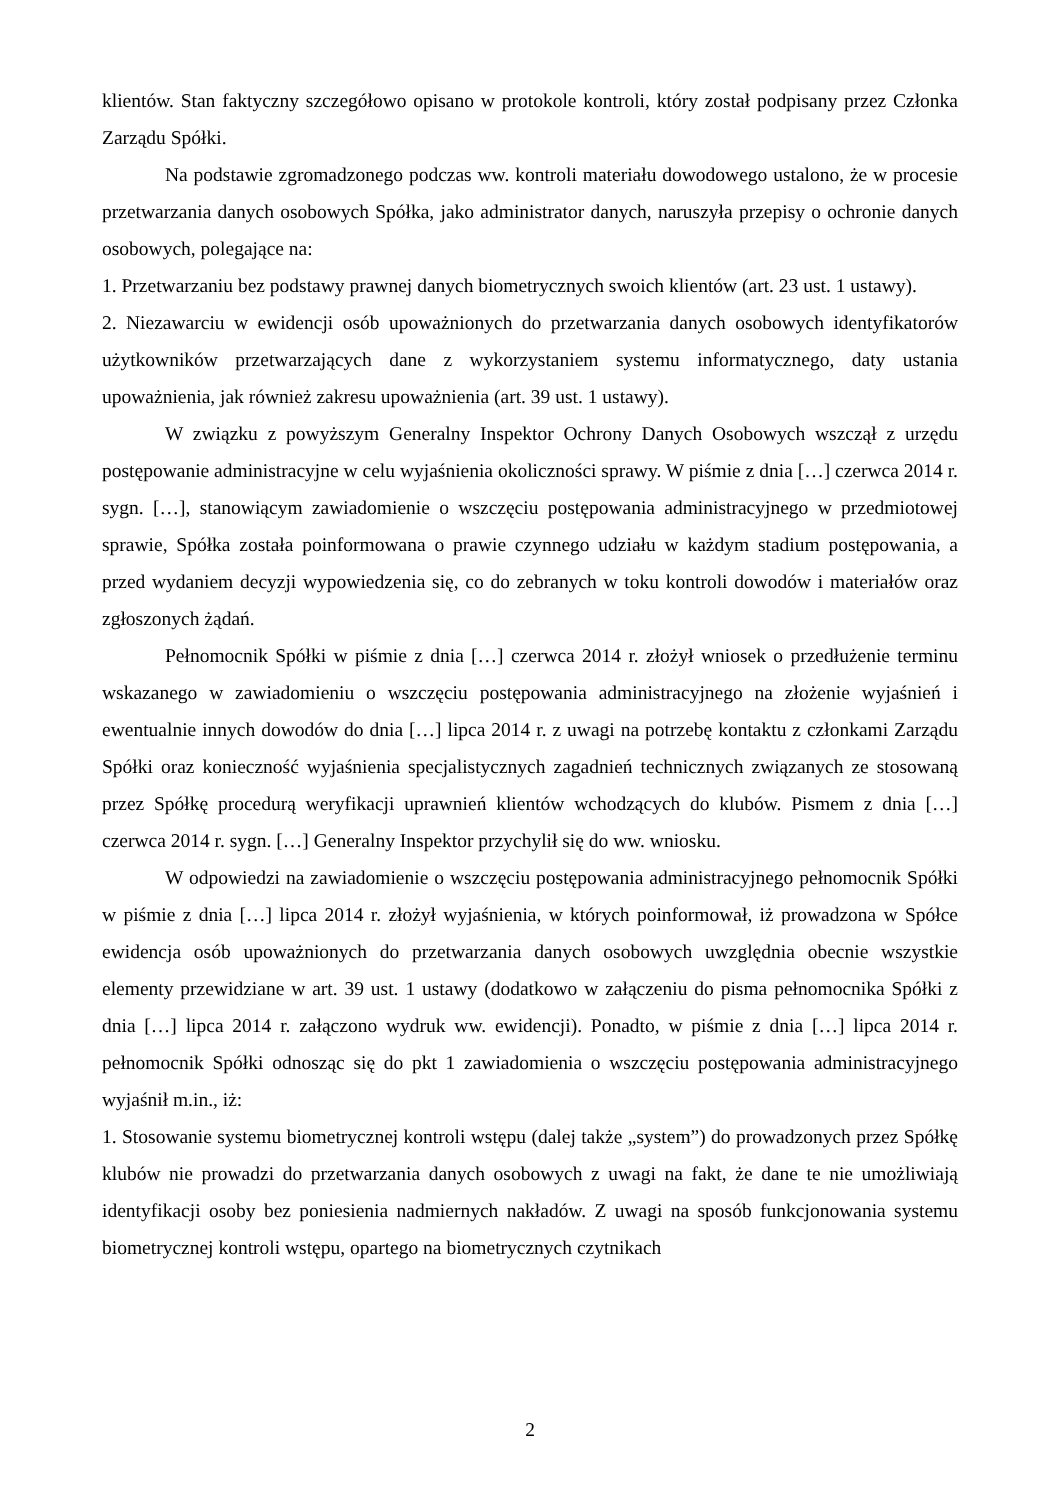klientów. Stan faktyczny szczegółowo opisano w protokole kontroli, który został podpisany przez Członka Zarządu Spółki.
Na podstawie zgromadzonego podczas ww. kontroli materiału dowodowego ustalono, że w procesie przetwarzania danych osobowych Spółka, jako administrator danych, naruszyła przepisy o ochronie danych osobowych, polegające na:
1. Przetwarzaniu bez podstawy prawnej danych biometrycznych swoich klientów (art. 23 ust. 1 ustawy).
2. Niezawarciu w ewidencji osób upoważnionych do przetwarzania danych osobowych identyfikatorów użytkowników przetwarzających dane z wykorzystaniem systemu informatycznego, daty ustania upoważnienia, jak również zakresu upoważnienia (art. 39 ust. 1 ustawy).
W związku z powyższym Generalny Inspektor Ochrony Danych Osobowych wszczął z urzędu postępowanie administracyjne w celu wyjaśnienia okoliczności sprawy. W piśmie z dnia […] czerwca 2014 r. sygn. […], stanowiącym zawiadomienie o wszczęciu postępowania administracyjnego w przedmiotowej sprawie, Spółka została poinformowana o prawie czynnego udziału w każdym stadium postępowania, a przed wydaniem decyzji wypowiedzenia się, co do zebranych w toku kontroli dowodów i materiałów oraz zgłoszonych żądań.
Pełnomocnik Spółki w piśmie z dnia […] czerwca 2014 r. złożył wniosek o przedłużenie terminu wskazanego w zawiadomieniu o wszczęciu postępowania administracyjnego na złożenie wyjaśnień i ewentualnie innych dowodów do dnia […] lipca 2014 r. z uwagi na potrzebę kontaktu z członkami Zarządu Spółki oraz konieczność wyjaśnienia specjalistycznych zagadnień technicznych związanych ze stosowaną przez Spółkę procedurą weryfikacji uprawnień klientów wchodzących do klubów. Pismem z dnia […] czerwca 2014 r. sygn. […] Generalny Inspektor przychylił się do ww. wniosku.
W odpowiedzi na zawiadomienie o wszczęciu postępowania administracyjnego pełnomocnik Spółki w piśmie z dnia […] lipca 2014 r. złożył wyjaśnienia, w których poinformował, iż prowadzona w Spółce ewidencja osób upoważnionych do przetwarzania danych osobowych uwzględnia obecnie wszystkie elementy przewidziane w art. 39 ust. 1 ustawy (dodatkowo w załączeniu do pisma pełnomocnika Spółki z dnia […] lipca 2014 r. załączono wydruk ww. ewidencji). Ponadto, w piśmie z dnia […] lipca 2014 r. pełnomocnik Spółki odnosząc się do pkt 1 zawiadomienia o wszczęciu postępowania administracyjnego wyjaśnił m.in., iż:
1. Stosowanie systemu biometrycznej kontroli wstępu (dalej także „system”) do prowadzonych przez Spółkę klubów nie prowadzi do przetwarzania danych osobowych z uwagi na fakt, że dane te nie umożliwiają identyfikacji osoby bez poniesienia nadmiernych nakładów. Z uwagi na sposób funkcjonowania systemu biometrycznej kontroli wstępu, opartego na biometrycznych czytnikach
2